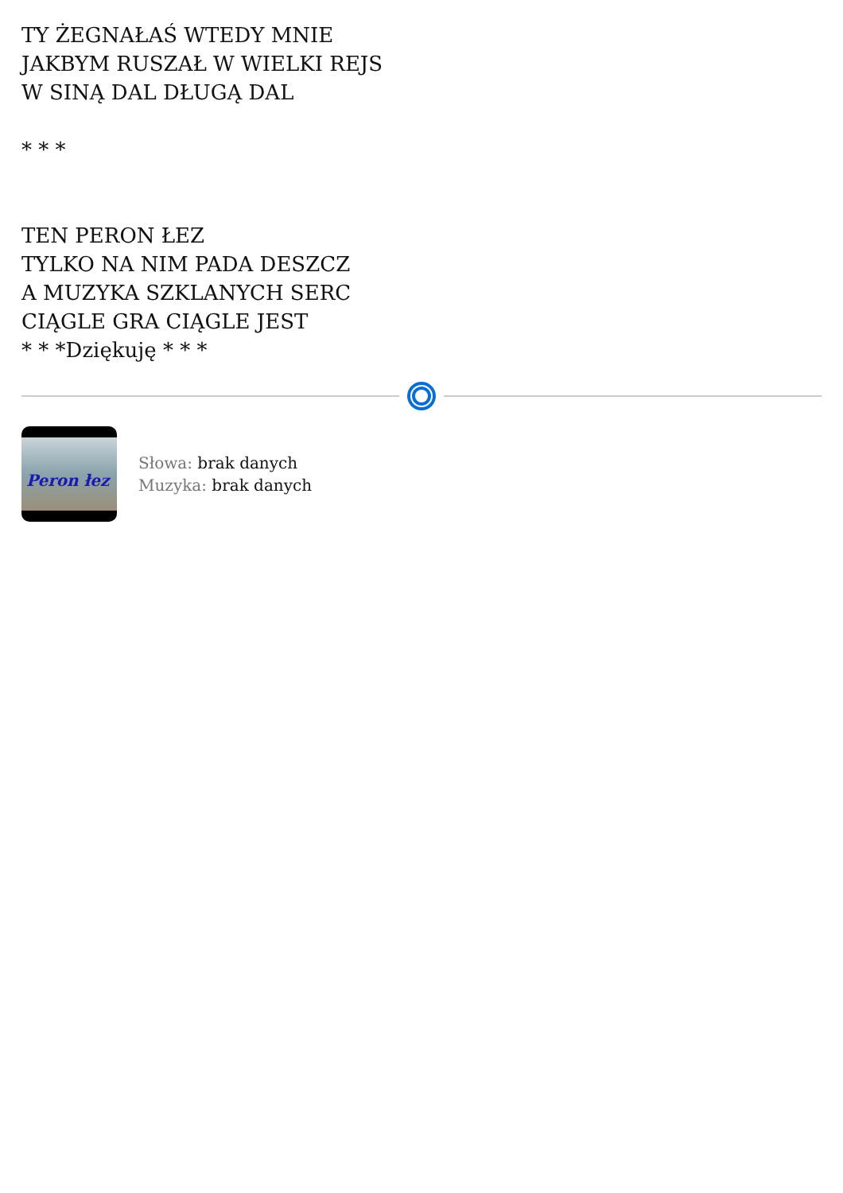TY ŻEGNAŁAŚ WTEDY MNIE
JAKBYM RUSZAŁ W WIELKI REJS
W SINĄ DAL DŁUGĄ DAL
* * *
TEN PERON ŁEZ
TYLKO NA NIM PADA DESZCZ
A MUZYKA SZKLANYCH SERC
CIĄGLE GRA CIĄGLE JEST
* * *Dziękuję * * *
Peron łez
Słowa: brak danych
Muzyka: brak danych